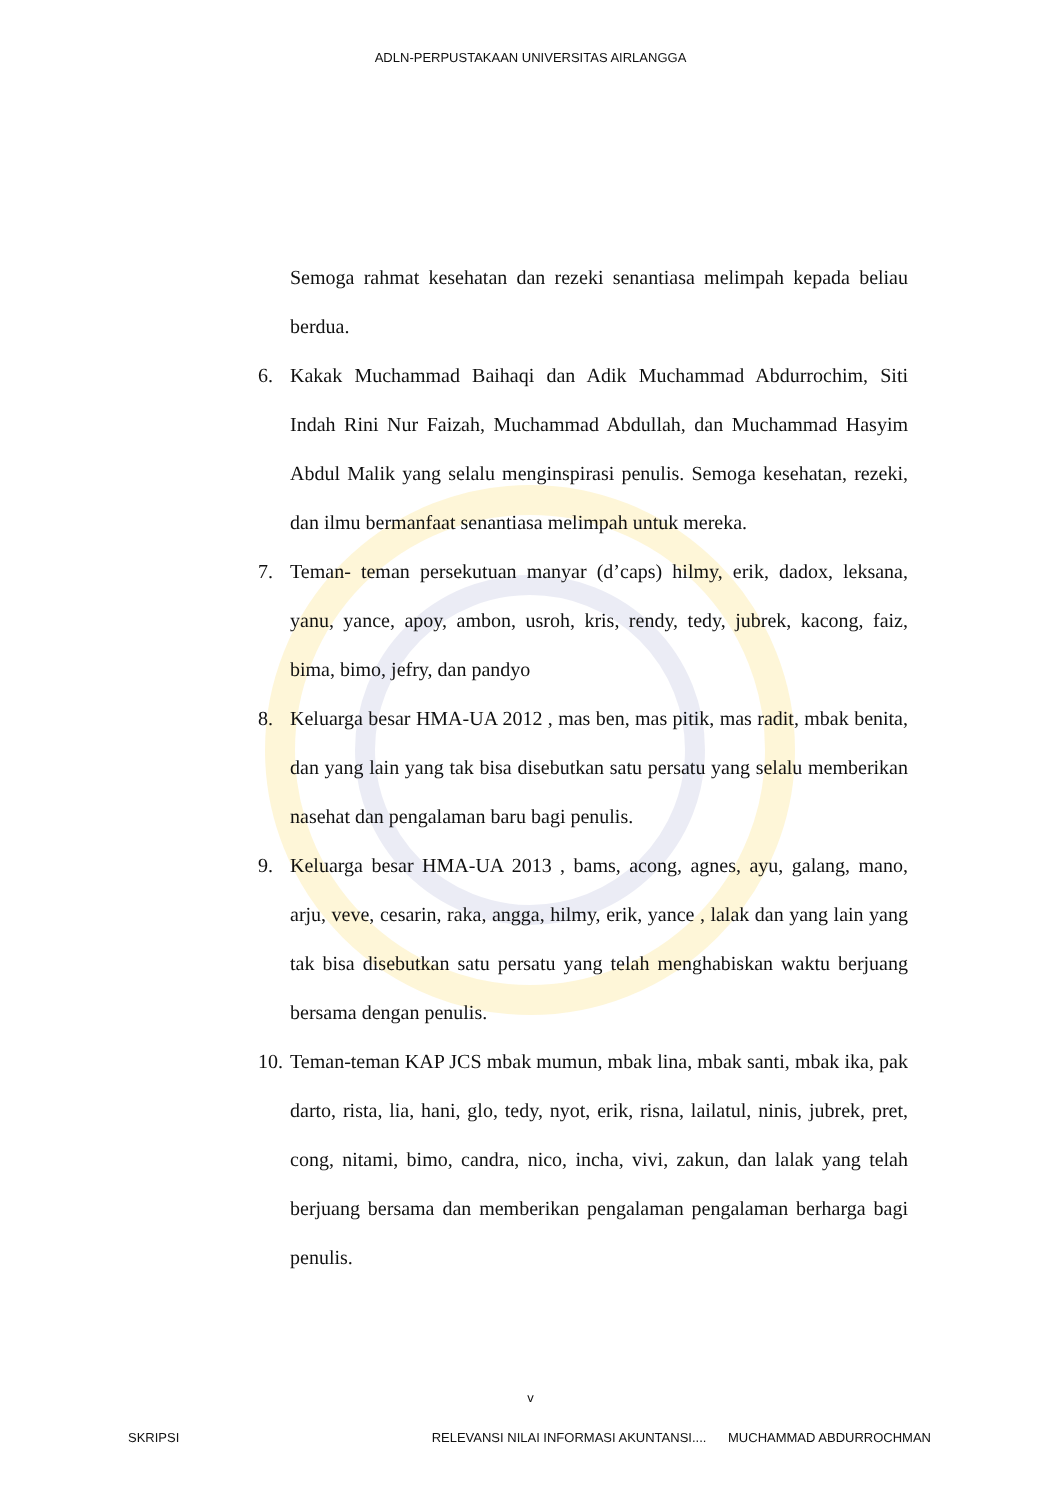ADLN-PERPUSTAKAAN UNIVERSITAS AIRLANGGA
Semoga rahmat kesehatan dan rezeki senantiasa melimpah kepada beliau berdua.
6. Kakak Muchammad Baihaqi dan Adik Muchammad Abdurrochim, Siti Indah Rini Nur Faizah, Muchammad Abdullah, dan Muchammad Hasyim Abdul Malik yang selalu menginspirasi penulis. Semoga kesehatan, rezeki, dan ilmu bermanfaat senantiasa melimpah untuk mereka.
7. Teman- teman persekutuan manyar (d’caps) hilmy, erik, dadox, leksana, yanu, yance, apoy, ambon, usroh, kris, rendy, tedy, jubrek, kacong, faiz, bima, bimo, jefry, dan pandyo
8. Keluarga besar HMA-UA 2012 , mas ben, mas pitik, mas radit, mbak benita, dan yang lain yang tak bisa disebutkan satu persatu yang selalu memberikan nasehat dan pengalaman baru bagi penulis.
9. Keluarga besar HMA-UA 2013 , bams, acong, agnes, ayu, galang, mano, arju, veve, cesarin, raka, angga, hilmy, erik, yance , lalak dan yang lain yang tak bisa disebutkan satu persatu yang telah menghabiskan waktu berjuang bersama dengan penulis.
10.
Teman-teman KAP JCS mbak mumun, mbak lina, mbak santi, mbak ika, pak darto, rista, lia, hani, glo, tedy, nyot, erik, risna, lailatul, ninis, jubrek, pret, cong, nitami, bimo, candra, nico, incha, vivi, zakun, dan lalak yang telah berjuang bersama dan memberikan pengalaman pengalaman berharga bagi penulis.
v
SKRIPSI RELEVANSI NILAI INFORMASI AKUNTANSI.... MUCHAMMAD ABDURROCHMAN